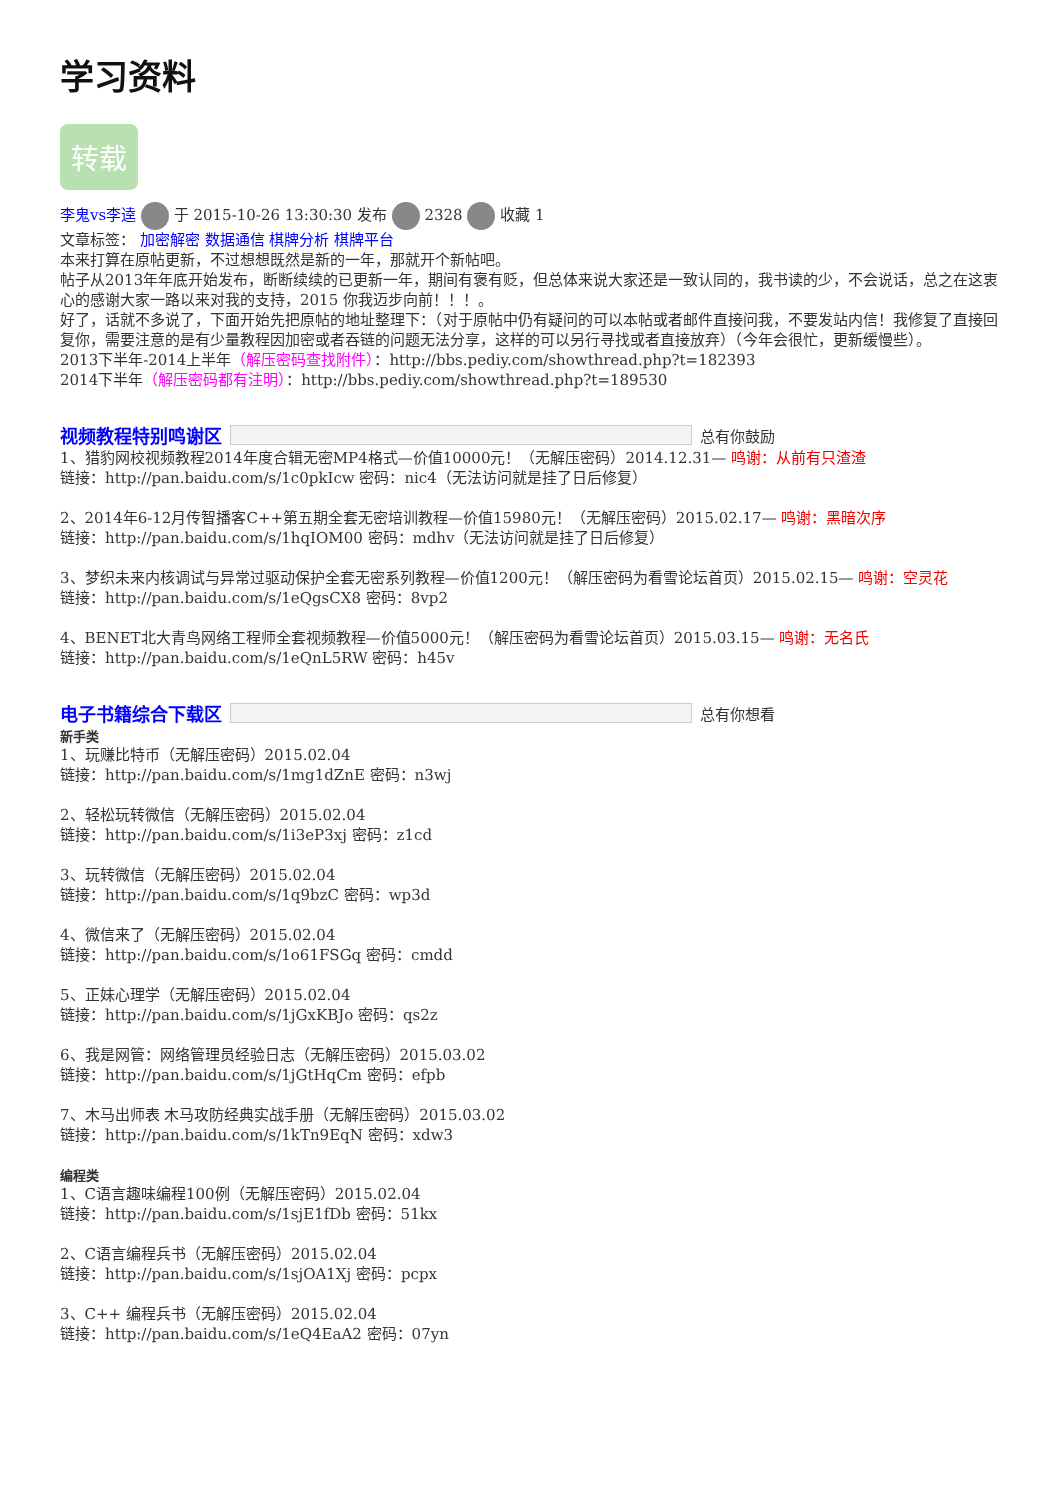学习资料
转载
李鬼vs李逵 于 2015-10-26 13:30:30 发布 2328 收藏 1
文章标签： 加密解密 数据通信 棋牌分析 棋牌平台
本来打算在原帖更新，不过想想既然是新的一年，那就开个新帖吧。
帖子从2013年年底开始发布，断断续续的已更新一年，期间有褒有贬，但总体来说大家还是一致认同的，我书读的少，不会说话，总之在这衷心的感谢大家一路以来对我的支持，2015 你我迈步向前！！！。
好了，话就不多说了，下面开始先把原帖的地址整理下：（对于原帖中仍有疑问的可以本帖或者邮件直接问我，不要发站内信！我修复了直接回复你，需要注意的是有少量教程因加密或者吞链的问题无法分享，这样的可以另行寻找或者直接放弃）（今年会很忙，更新缓慢些）。
2013下半年-2014上半年（解压密码查找附件）：http://bbs.pediy.com/showthread.php?t=182393
2014下半年（解压密码都有注明）：http://bbs.pediy.com/showthread.php?t=189530
视频教程特别鸣谢区 总有你鼓励
1、猎豹网校视频教程2014年度合辑无密MP4格式—价值10000元！（无解压密码）2014.12.31— 鸣谢：从前有只渣渣
链接：http://pan.baidu.com/s/1c0pkIcw 密码：nic4（无法访问就是挂了日后修复）
2、2014年6-12月传智播客C++第五期全套无密培训教程—价值15980元！（无解压密码）2015.02.17— 鸣谢：黑暗次序
链接：http://pan.baidu.com/s/1hqIOM00 密码：mdhv（无法访问就是挂了日后修复）
3、梦织未来内核调试与异常过驱动保护全套无密系列教程—价值1200元！（解压密码为看雪论坛首页）2015.02.15— 鸣谢：空灵花
链接：http://pan.baidu.com/s/1eQgsCX8 密码：8vp2
4、BENET北大青鸟网络工程师全套视频教程—价值5000元！（解压密码为看雪论坛首页）2015.03.15— 鸣谢：无名氏
链接：http://pan.baidu.com/s/1eQnL5RW 密码：h45v
电子书籍综合下载区 总有你想看
新手类
1、玩赚比特币（无解压密码）2015.02.04
链接：http://pan.baidu.com/s/1mg1dZnE 密码：n3wj
2、轻松玩转微信（无解压密码）2015.02.04
链接：http://pan.baidu.com/s/1i3eP3xj 密码：z1cd
3、玩转微信（无解压密码）2015.02.04
链接：http://pan.baidu.com/s/1q9bzC 密码：wp3d
4、微信来了（无解压密码）2015.02.04
链接：http://pan.baidu.com/s/1o61FSGq 密码：cmdd
5、正妹心理学（无解压密码）2015.02.04
链接：http://pan.baidu.com/s/1jGxKBJo 密码：qs2z
6、我是网管：网络管理员经验日志（无解压密码）2015.03.02
链接：http://pan.baidu.com/s/1jGtHqCm 密码：efpb
7、木马出师表 木马攻防经典实战手册（无解压密码）2015.03.02
链接：http://pan.baidu.com/s/1kTn9EqN 密码：xdw3
编程类
1、C语言趣味编程100例（无解压密码）2015.02.04
链接：http://pan.baidu.com/s/1sjE1fDb 密码：51kx
2、C语言编程兵书（无解压密码）2015.02.04
链接：http://pan.baidu.com/s/1sjOA1Xj 密码：pcpx
3、C++ 编程兵书（无解压密码）2015.02.04
链接：http://pan.baidu.com/s/1eQ4EaA2 密码：07yn